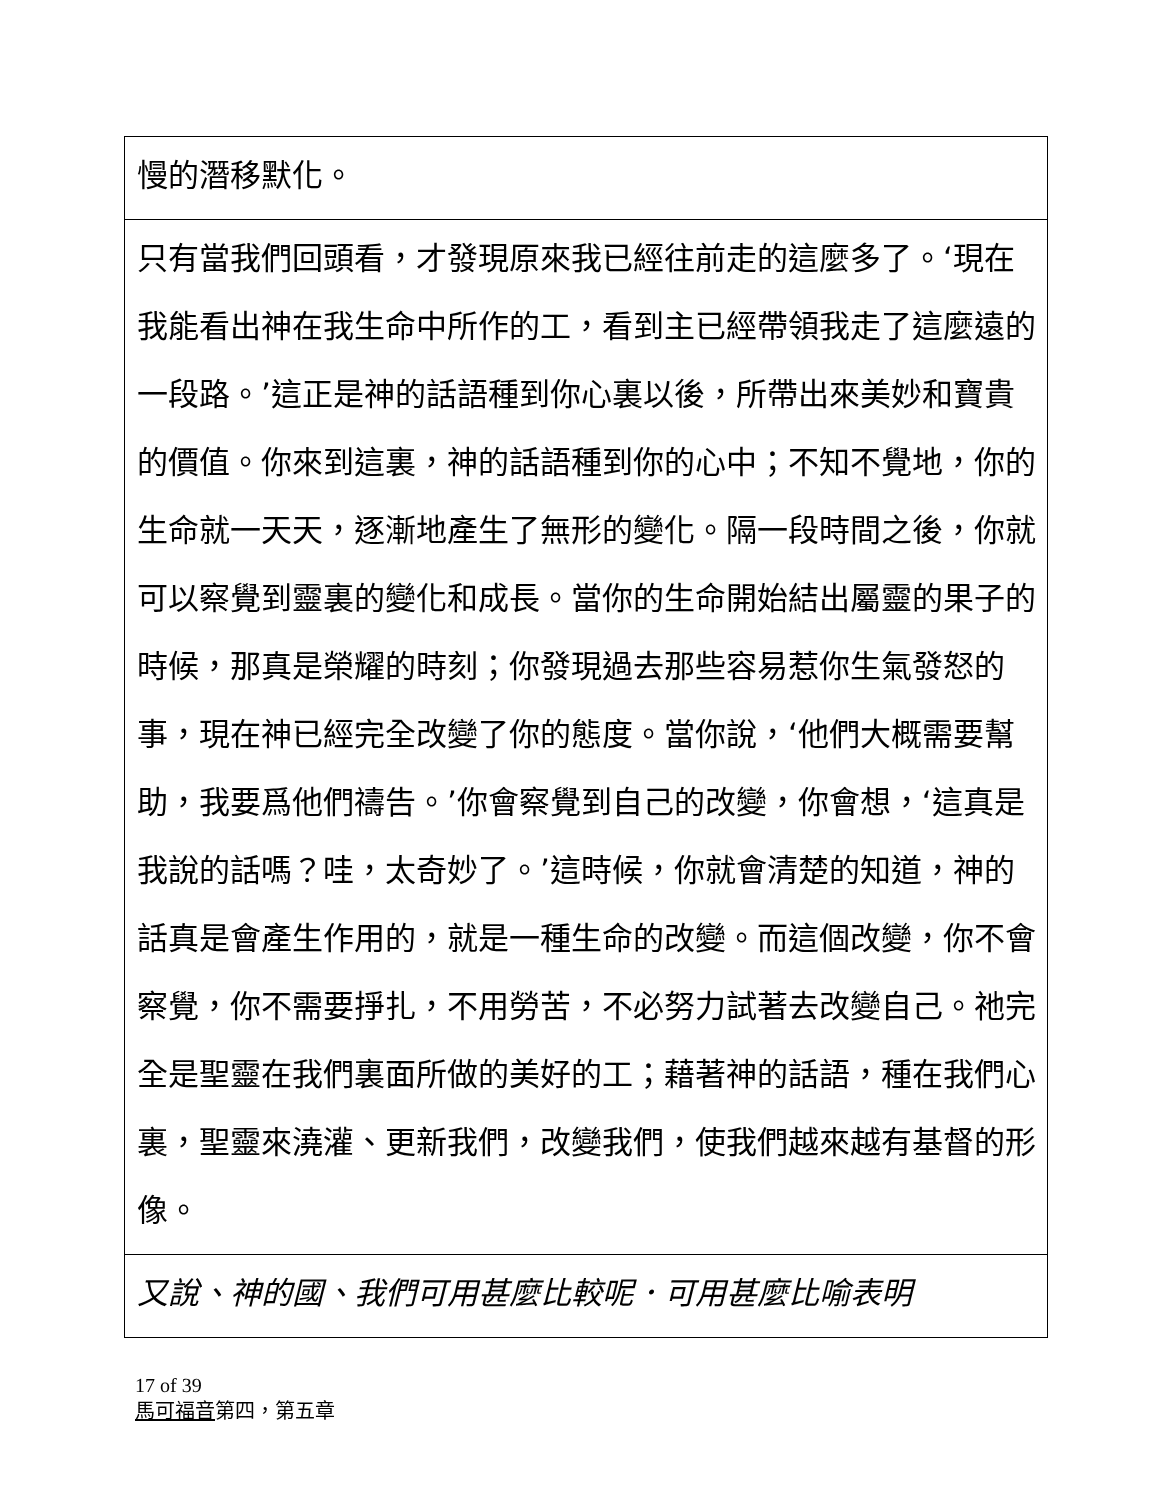| 慢的潛移默化。 |
| 只有當我們回頭看，才發現原來我已經往前走的這麼多了。‘現在我能看出神在我生命中所作的工，看到主已經帶領我走了這麼遠的一段路。’這正是神的話語種到你心裏以後，所帶出來美妙和寶貴的價值。你來到這裏，神的話語種到你的心中；不知不覺地，你的生命就一天天，逐漸地產生了無形的變化。隔一段時間之後，你就可以察覺到靈裏的變化和成長。當你的生命開始結出屬靈的果子的時候，那真是榮耀的時刻；你發現過去那些容易惹你生氣發怒的事，現在神已經完全改變了你的態度。當你說，‘他們大概需要幫助，我要爲他們禱告。’你會察覺到自己的改變，你會想，‘這真是我說的話嗎？哇，太奇妙了。’這時候，你就會清楚的知道，神的話真是會產生作用的，就是一種生命的改變。而這個改變，你不會察覺，你不需要掙扎，不用勞苦，不必努力試著去改變自己。祂完全是聖靈在我們裏面所做的美好的工；藉著神的話語，種在我們心裏，聖靈來澆灌、更新我們，改變我們，使我們越來越有基督的形像。 |
| 又說、神的國、我們可用甚麼比較呢．可用甚麼比喻表明 |
17 of 39
馬可福音第四，第五章